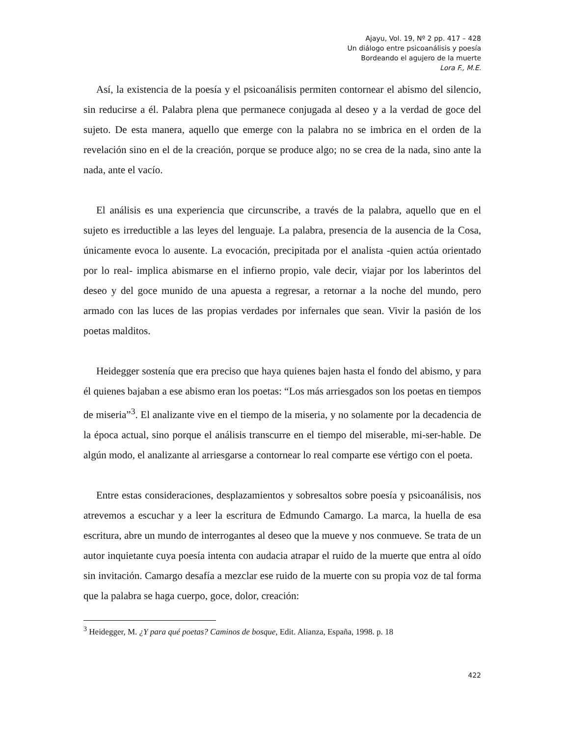Ajayu, Vol. 19, Nº 2 pp. 417 – 428
Un diálogo entre psicoanálisis y poesía
Bordeando el agujero de la muerte
Lora F., M.E.
Así, la existencia de la poesía y el psicoanálisis permiten contornear el abismo del silencio, sin reducirse a él. Palabra plena que permanece conjugada al deseo y a la verdad de goce del sujeto. De esta manera, aquello que emerge con la palabra no se imbrica en el orden de la revelación sino en el de la creación, porque se produce algo; no se crea de la nada, sino ante la nada, ante el vacío.
El análisis es una experiencia que circunscribe, a través de la palabra, aquello que en el sujeto es irreductible a las leyes del lenguaje. La palabra, presencia de la ausencia de la Cosa, únicamente evoca lo ausente. La evocación, precipitada por el analista -quien actúa orientado por lo real- implica abismarse en el infierno propio, vale decir, viajar por los laberintos del deseo y del goce munido de una apuesta a regresar, a retornar a la noche del mundo, pero armado con las luces de las propias verdades por infernales que sean. Vivir la pasión de los poetas malditos.
Heidegger sostenía que era preciso que haya quienes bajen hasta el fondo del abismo, y para él quienes bajaban a ese abismo eran los poetas: “Los más arriesgados son los poetas en tiempos de miseria”<sup>3</sup>. El analizante vive en el tiempo de la miseria, y no solamente por la decadencia de la época actual, sino porque el análisis transcurre en el tiempo del miserable, mi-ser-hable. De algún modo, el analizante al arriesgarse a contornear lo real comparte ese vértigo con el poeta.
Entre estas consideraciones, desplazamientos y sobresaltos sobre poesía y psicoanálisis, nos atrevemos a escuchar y a leer la escritura de Edmundo Camargo. La marca, la huella de esa escritura, abre un mundo de interrogantes al deseo que la mueve y nos conmueve. Se trata de un autor inquietante cuya poesía intenta con audacia atrapar el ruido de la muerte que entra al oído sin invitación. Camargo desafía a mezclar ese ruido de la muerte con su propia voz de tal forma que la palabra se haga cuerpo, goce, dolor, creación:
<sup>3</sup> Heidegger, M. ¿Y para qué poetas? Caminos de bosque, Edit. Alianza, España, 1998. p. 18
422